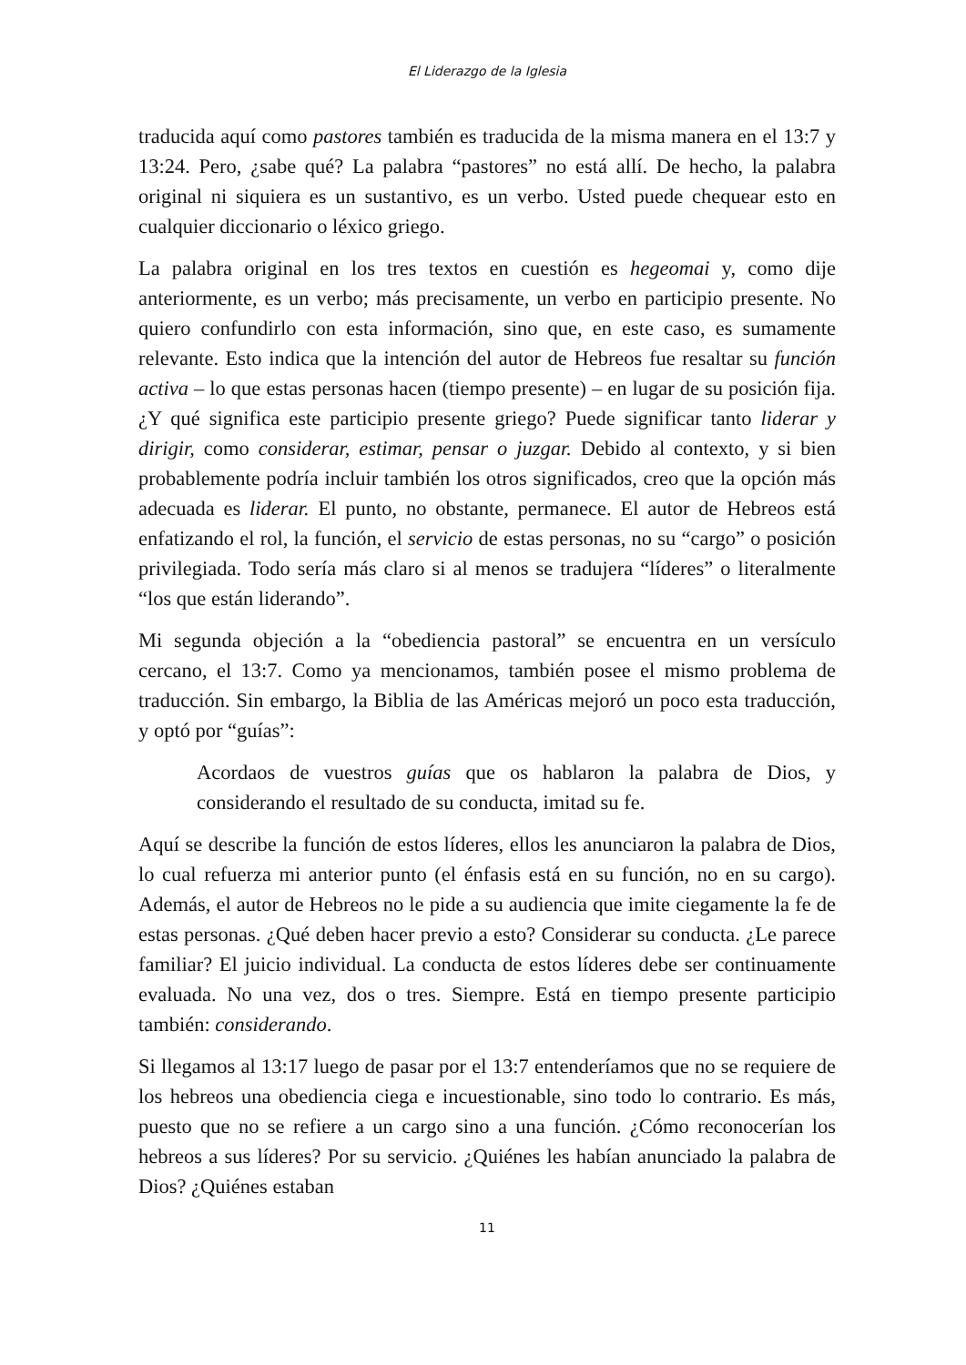El Liderazgo de la Iglesia
traducida aquí como pastores también es traducida de la misma manera en el 13:7 y 13:24. Pero, ¿sabe qué? La palabra “pastores” no está allí. De hecho, la palabra original ni siquiera es un sustantivo, es un verbo. Usted puede chequear esto en cualquier diccionario o léxico griego.
La palabra original en los tres textos en cuestión es hegeomai y, como dije anteriormente, es un verbo; más precisamente, un verbo en participio presente. No quiero confundirlo con esta información, sino que, en este caso, es sumamente relevante. Esto indica que la intención del autor de Hebreos fue resaltar su función activa – lo que estas personas hacen (tiempo presente) – en lugar de su posición fija. ¿Y qué significa este participio presente griego? Puede significar tanto liderar y dirigir, como considerar, estimar, pensar o juzgar. Debido al contexto, y si bien probablemente podría incluir también los otros significados, creo que la opción más adecuada es liderar. El punto, no obstante, permanece. El autor de Hebreos está enfatizando el rol, la función, el servicio de estas personas, no su “cargo” o posición privilegiada. Todo sería más claro si al menos se tradujera “líderes” o literalmente “los que están liderando”.
Mi segunda objeción a la “obediencia pastoral” se encuentra en un versículo cercano, el 13:7. Como ya mencionamos, también posee el mismo problema de traducción. Sin embargo, la Biblia de las Américas mejoró un poco esta traducción, y optó por “guías”:
Acordaos de vuestros guías que os hablaron la palabra de Dios, y considerando el resultado de su conducta, imitad su fe.
Aquí se describe la función de estos líderes, ellos les anunciaron la palabra de Dios, lo cual refuerza mi anterior punto (el énfasis está en su función, no en su cargo). Además, el autor de Hebreos no le pide a su audiencia que imite ciegamente la fe de estas personas. ¿Qué deben hacer previo a esto? Considerar su conducta. ¿Le parece familiar? El juicio individual. La conducta de estos líderes debe ser continuamente evaluada. No una vez, dos o tres. Siempre. Está en tiempo presente participio también: considerando.
Si llegamos al 13:17 luego de pasar por el 13:7 entenderíamos que no se requiere de los hebreos una obediencia ciega e incuestionable, sino todo lo contrario. Es más, puesto que no se refiere a un cargo sino a una función. ¿Cómo reconocerían los hebreos a sus líderes? Por su servicio. ¿Quiénes les habían anunciado la palabra de Dios? ¿Quiénes estaban
11